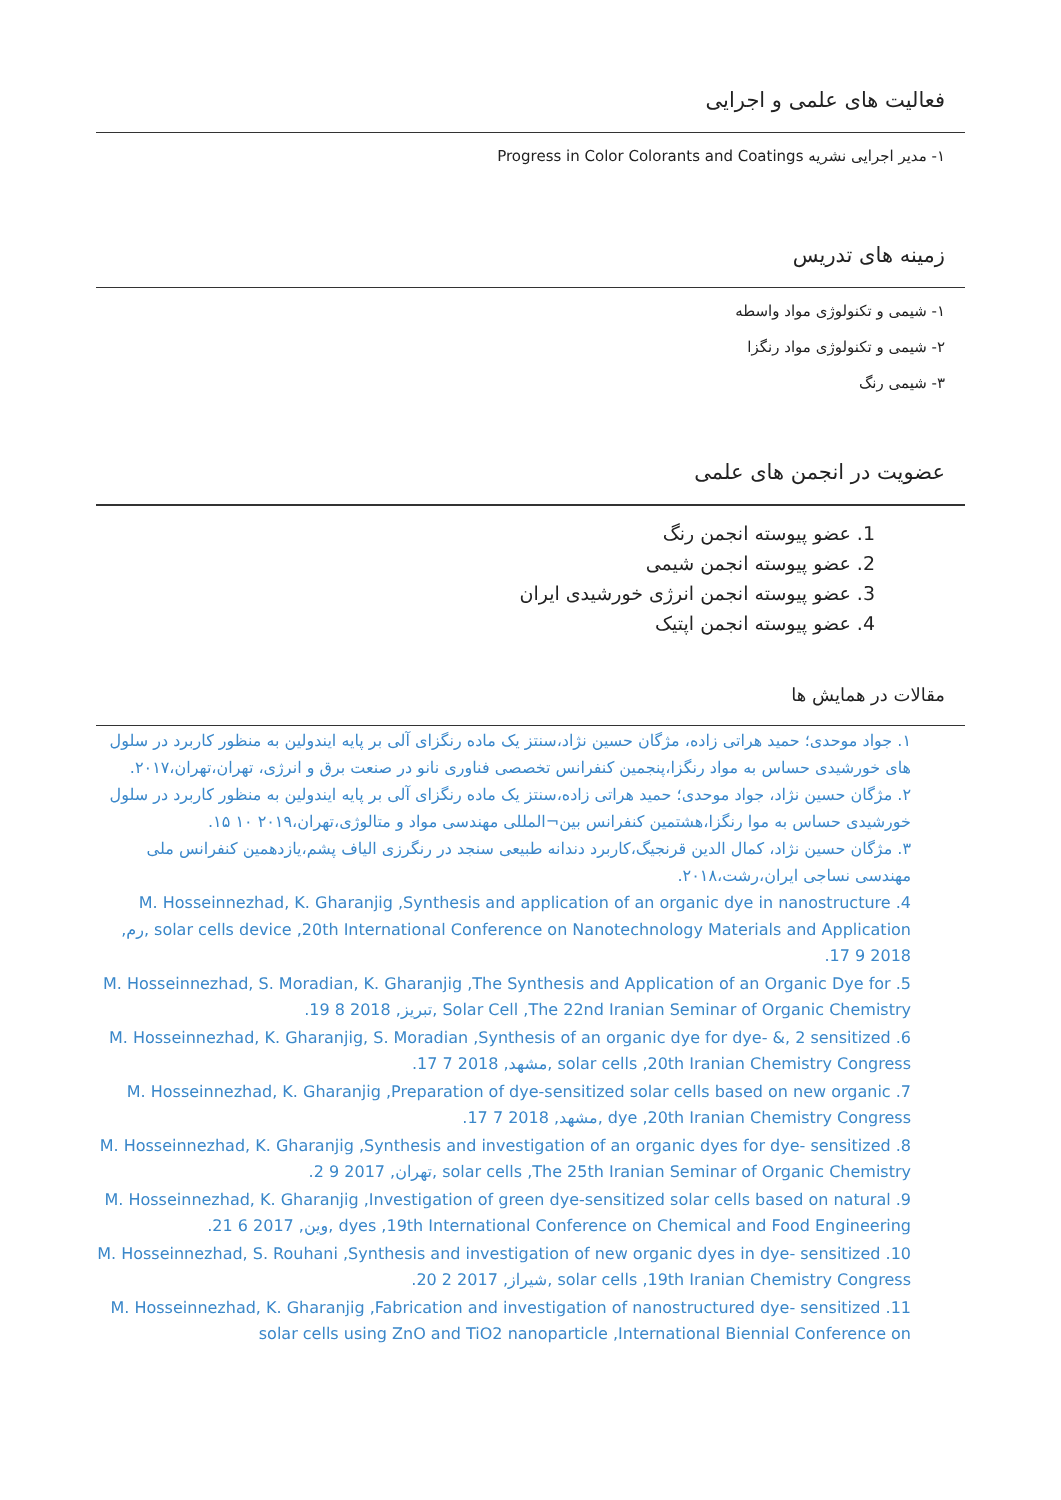فعالیت های علمی و اجرایی
۱- مدیر اجرایی نشریه Progress in Color Colorants and Coatings
زمینه های تدریس
۱- شیمی و تکنولوژی مواد واسطه
۲- شیمی و تکنولوژی مواد رنگزا
۳- شیمی رنگ
عضویت در انجمن های علمی
1. عضو پیوسته انجمن رنگ
2. عضو پیوسته انجمن شیمی
3. عضو پیوسته انجمن انرژی خورشیدی ایران
4. عضو پیوسته انجمن اپتیک
مقالات در همایش ها
۱. جواد موحدی؛ حمید هراتی زاده، مژگان حسین نژاد،سنتز یک ماده رنگزای آلی بر پایه ایندولین به منظور کاربرد در سلول های خورشیدی حساس به مواد رنگزا،پنجمین کنفرانس تخصصی فناوری نانو در صنعت برق و انرژی، تهران،تهران،۲۰۱۷.
۲. مژگان حسین نژاد، جواد موحدی؛ حمید هراتی زاده،سنتز یک ماده رنگزای آلی بر پایه ایندولین به منظور کاربرد در سلول خورشیدی حساس به موا رنگزا،هشتمین کنفرانس بین¬المللی مهندسی مواد و متالوژی،تهران،۲۰۱۹ ۱۰ ۱۵.
۳. مژگان حسین نژاد، کمال الدین قرنجیگ،کاربرد دندانه طبیعی سنجد در رنگرزی الیاف پشم،یازدهمین کنفرانس ملی مهندسی نساجی ایران،رشت،۲۰۱۸.
4. M. Hosseinnezhad, K. Gharanjig ,Synthesis and application of an organic dye in nanostructure solar cells device ,20th International Conference on Nanotechnology Materials and Application ,رم, 2018 9 17.
5. M. Hosseinnezhad, S. Moradian, K. Gharanjig ,The Synthesis and Application of an Organic Dye for Solar Cell ,The 22nd Iranian Seminar of Organic Chemistry ,تبریز, 2018 8 19.
6. M. Hosseinnezhad, K. Gharanjig, S. Moradian ,Synthesis of an organic dye for dye- &, 2 sensitized solar cells ,20th Iranian Chemistry Congress ,مشهد, 2018 7 17.
7. M. Hosseinnezhad, K. Gharanjig ,Preparation of dye-sensitized solar cells based on new organic dye ,20th Iranian Chemistry Congress ,مشهد, 2018 7 17.
8. M. Hosseinnezhad, K. Gharanjig ,Synthesis and investigation of an organic dyes for dye- sensitized solar cells ,The 25th Iranian Seminar of Organic Chemistry ,تهران, 2017 9 2.
9. M. Hosseinnezhad, K. Gharanjig ,Investigation of green dye-sensitized solar cells based on natural dyes ,19th International Conference on Chemical and Food Engineering ,وین, 2017 6 21.
10. M. Hosseinnezhad, S. Rouhani ,Synthesis and investigation of new organic dyes in dye- sensitized solar cells ,19th Iranian Chemistry Congress ,شیراز, 2017 2 20.
11. M. Hosseinnezhad, K. Gharanjig ,Fabrication and investigation of nanostructured dye- sensitized solar cells using ZnO and TiO2 nanoparticle ,International Biennial Conference on